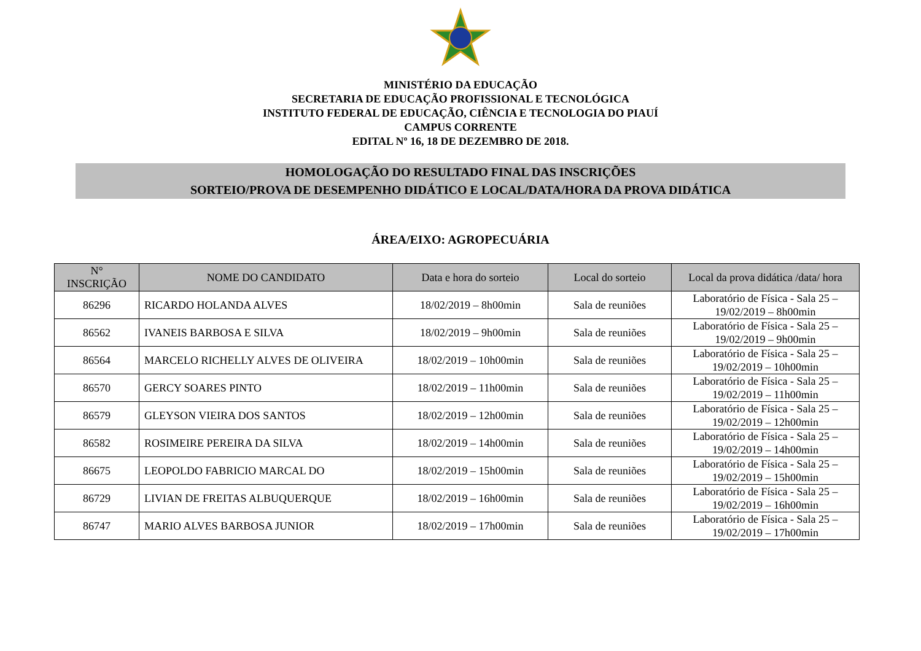MINISTÉRIO DA EDUCAÇÃO
SECRETARIA DE EDUCAÇÃO PROFISSIONAL E TECNOLÓGICA
INSTITUTO FEDERAL DE EDUCAÇÃO, CIÊNCIA E TECNOLOGIA DO PIAUÍ
CAMPUS CORRENTE
EDITAL Nº 16, 18 DE DEZEMBRO DE 2018.
HOMOLOGAÇÃO DO RESULTADO FINAL DAS INSCRIÇÕES
SORTEIO/PROVA DE DESEMPENHO DIDÁTICO E LOCAL/DATA/HORA DA PROVA DIDÁTICA
ÁREA/EIXO: AGROPECUÁRIA
| N° INSCRIÇÃO | NOME DO CANDIDATO | Data e hora do sorteio | Local do sorteio | Local da prova didática /data/ hora |
| --- | --- | --- | --- | --- |
| 86296 | RICARDO HOLANDA ALVES | 18/02/2019 – 8h00min | Sala de reuniões | Laboratório de Física - Sala 25 – 19/02/2019 – 8h00min |
| 86562 | IVANEIS BARBOSA E SILVA | 18/02/2019 – 9h00min | Sala de reuniões | Laboratório de Física - Sala 25 – 19/02/2019 – 9h00min |
| 86564 | MARCELO RICHELLY ALVES DE OLIVEIRA | 18/02/2019 – 10h00min | Sala de reuniões | Laboratório de Física - Sala 25 – 19/02/2019 – 10h00min |
| 86570 | GERCY SOARES PINTO | 18/02/2019 – 11h00min | Sala de reuniões | Laboratório de Física - Sala 25 – 19/02/2019 – 11h00min |
| 86579 | GLEYSON VIEIRA DOS SANTOS | 18/02/2019 – 12h00min | Sala de reuniões | Laboratório de Física - Sala 25 – 19/02/2019 – 12h00min |
| 86582 | ROSIMEIRE PEREIRA DA SILVA | 18/02/2019 – 14h00min | Sala de reuniões | Laboratório de Física - Sala 25 – 19/02/2019 – 14h00min |
| 86675 | LEOPOLDO FABRICIO MARCAL DO | 18/02/2019 – 15h00min | Sala de reuniões | Laboratório de Física - Sala 25 – 19/02/2019 – 15h00min |
| 86729 | LIVIAN DE FREITAS ALBUQUERQUE | 18/02/2019 – 16h00min | Sala de reuniões | Laboratório de Física - Sala 25 – 19/02/2019 – 16h00min |
| 86747 | MARIO ALVES BARBOSA JUNIOR | 18/02/2019 – 17h00min | Sala de reuniões | Laboratório de Física - Sala 25 – 19/02/2019 – 17h00min |